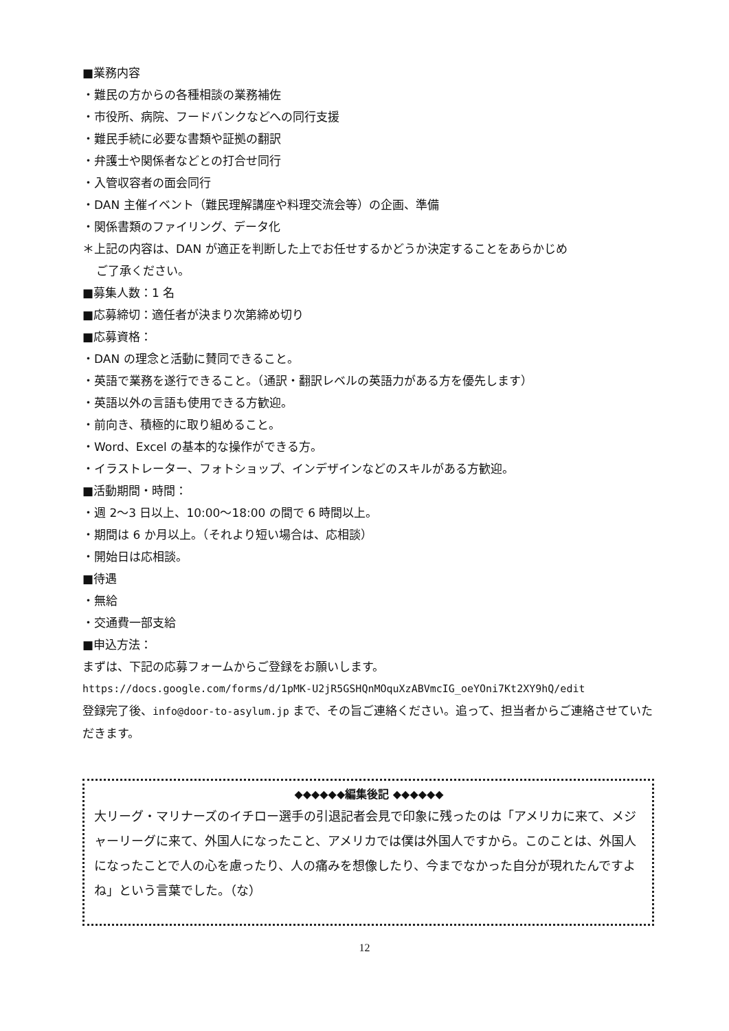■業務内容
・難民の方からの各種相談の業務補佐
・市役所、病院、フードバンクなどへの同行支援
・難民手続に必要な書類や証拠の翻訳
・弁護士や関係者などとの打合せ同行
・入管収容者の面会同行
・DAN 主催イベント（難民理解講座や料理交流会等）の企画、準備
・関係書類のファイリング、データ化
＊上記の内容は、DAN が適正を判断した上でお任せするかどうか決定することをあらかじめ
ご了承ください。
■募集人数：1 名
■応募締切：適任者が決まり次第締め切り
■応募資格：
・DAN の理念と活動に賛同できること。
・英語で業務を遂行できること。（通訳・翻訳レベルの英語力がある方を優先します）
・英語以外の言語も使用できる方歓迎。
・前向き、積極的に取り組めること。
・Word、Excel の基本的な操作ができる方。
・イラストレーター、フォトショップ、インデザインなどのスキルがある方歓迎。
■活動期間・時間：
・週 2～3 日以上、10:00～18:00 の間で 6 時間以上。
・期間は 6 か月以上。（それより短い場合は、応相談）
・開始日は応相談。
■待遇
・無給
・交通費一部支給
■申込方法：
まずは、下記の応募フォームからご登録をお願いします。
https://docs.google.com/forms/d/1pMK-U2jR5GSHQnMOquXzABVmcIG_oeYOni7Kt2XY9hQ/edit
登録完了後、info@door-to-asylum.jp まで、その旨ご連絡ください。追って、担当者からご連絡させていただきます。
◆◆◆◆◆◆編集後記 ◆◆◆◆◆◆
大リーグ・マリナーズのイチロー選手の引退記者会見で印象に残ったのは「アメリカに来て、メジャーリーグに来て、外国人になったこと、アメリカでは僕は外国人ですから。このことは、外国人になったことで人の心を慮ったり、人の痛みを想像したり、今までなかった自分が現れたんですよね」という言葉でした。（な）
12